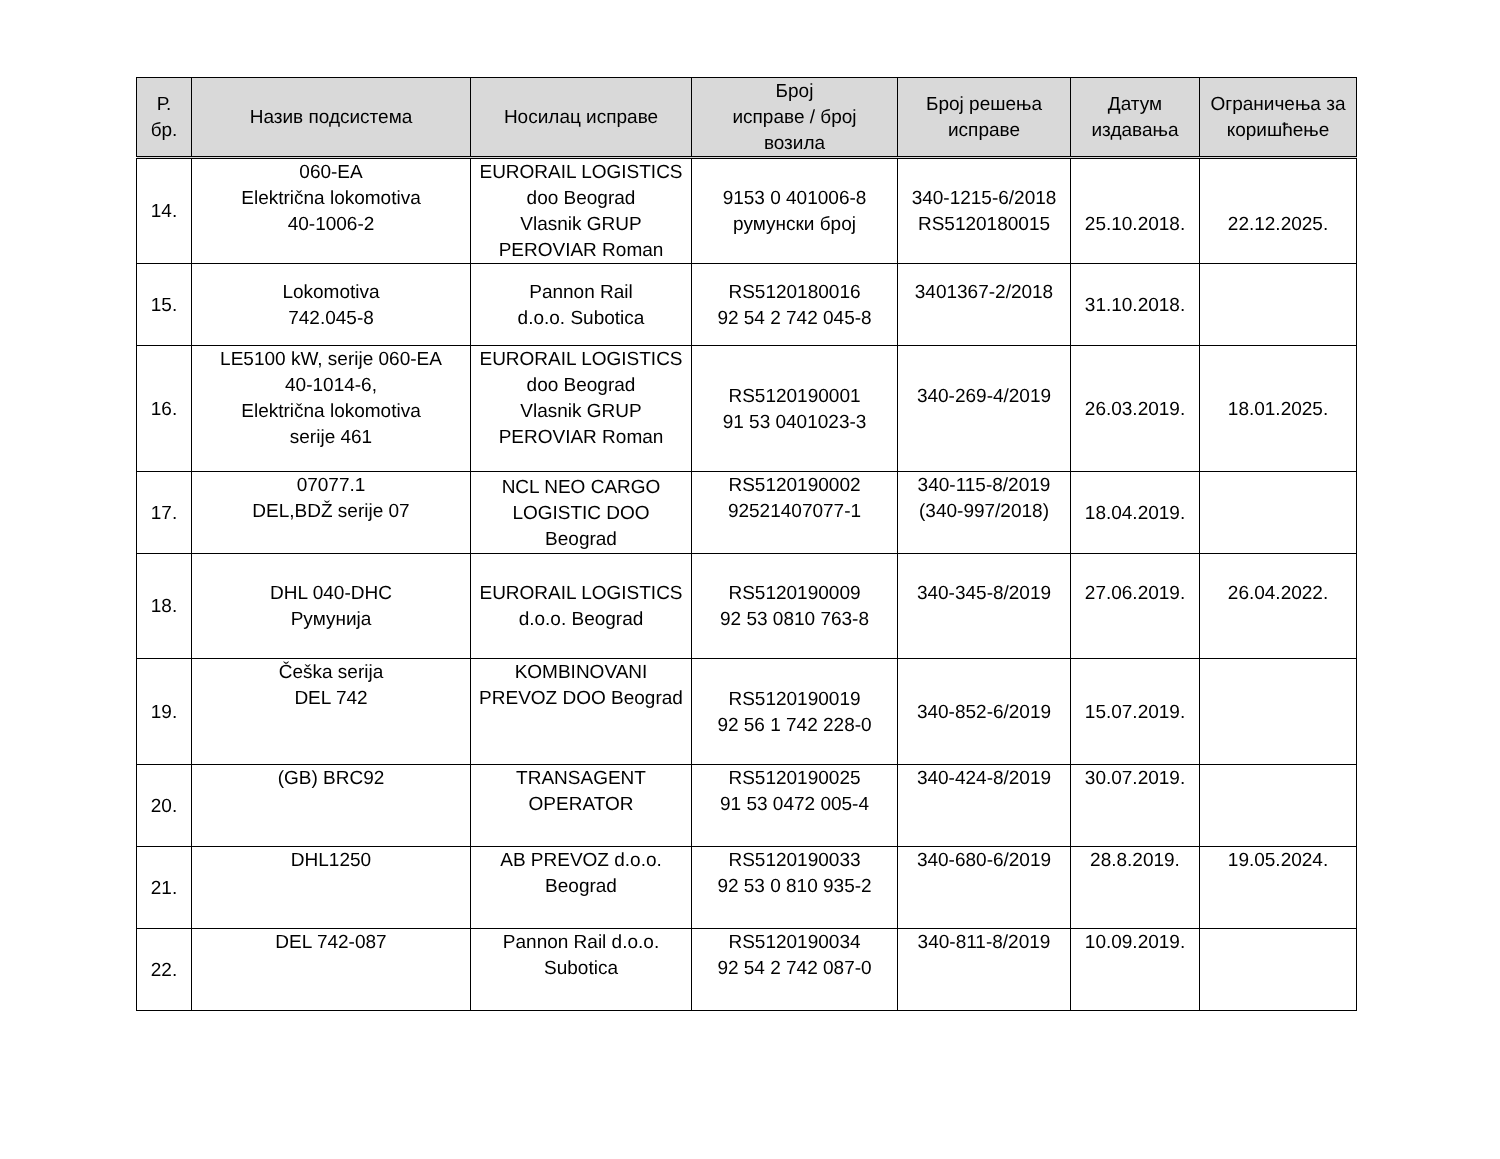| Р. бр. | Назив подсистема | Носилац исправе | Број исправе / број возила | Број решења исправе | Датум издавања | Ограничења за коришћење |
| --- | --- | --- | --- | --- | --- | --- |
| 14. | 060-EA Električna lokomotiva 40-1006-2 | EURORAIL LOGISTICS doo Beograd Vlasnik GRUP PEROVIAR Roman | 9153 0 401006-8 румунски број | 340-1215-6/2018 RS5120180015 | 25.10.2018. | 22.12.2025. |
| 15. | Lokomotiva 742.045-8 | Pannon Rail d.o.o. Subotica | RS5120180016 92 54 2 742 045-8 | 3401367-2/2018 | 31.10.2018. | |
| 16. | LE5100 kW, serije 060-EA 40-1014-6, Električna lokomotiva serije 461 | EURORAIL LOGISTICS doo Beograd Vlasnik GRUP PEROVIAR Roman | RS5120190001 91 53 0401023-3 | 340-269-4/2019 | 26.03.2019. | 18.01.2025. |
| 17. | 07077.1 DEL,BDŽ serije 07 | NCL NEO CARGO LOGISTIC DOO Beograd | RS5120190002 92521407077-1 | 340-115-8/2019 (340-997/2018) | 18.04.2019. | |
| 18. | DHL 040-DHC Румунија | EURORAIL LOGISTICS d.o.o. Beograd | RS5120190009 92 53 0810 763-8 | 340-345-8/2019 | 27.06.2019. | 26.04.2022. |
| 19. | Češka serija DEL 742 | KOMBINOVANI PREVOZ DOO Beograd | RS5120190019 92 56 1 742 228-0 | 340-852-6/2019 | 15.07.2019. | |
| 20. | (GB) BRC92 | TRANSAGENT OPERATOR | RS5120190025 91 53 0472 005-4 | 340-424-8/2019 | 30.07.2019. | |
| 21. | DHL1250 | AB PREVOZ d.o.o. Beograd | RS5120190033 92 53 0 810 935-2 | 340-680-6/2019 | 28.8.2019. | 19.05.2024. |
| 22. | DEL 742-087 | Pannon Rail d.o.o. Subotica | RS5120190034 92 54 2 742 087-0 | 340-811-8/2019 | 10.09.2019. | |